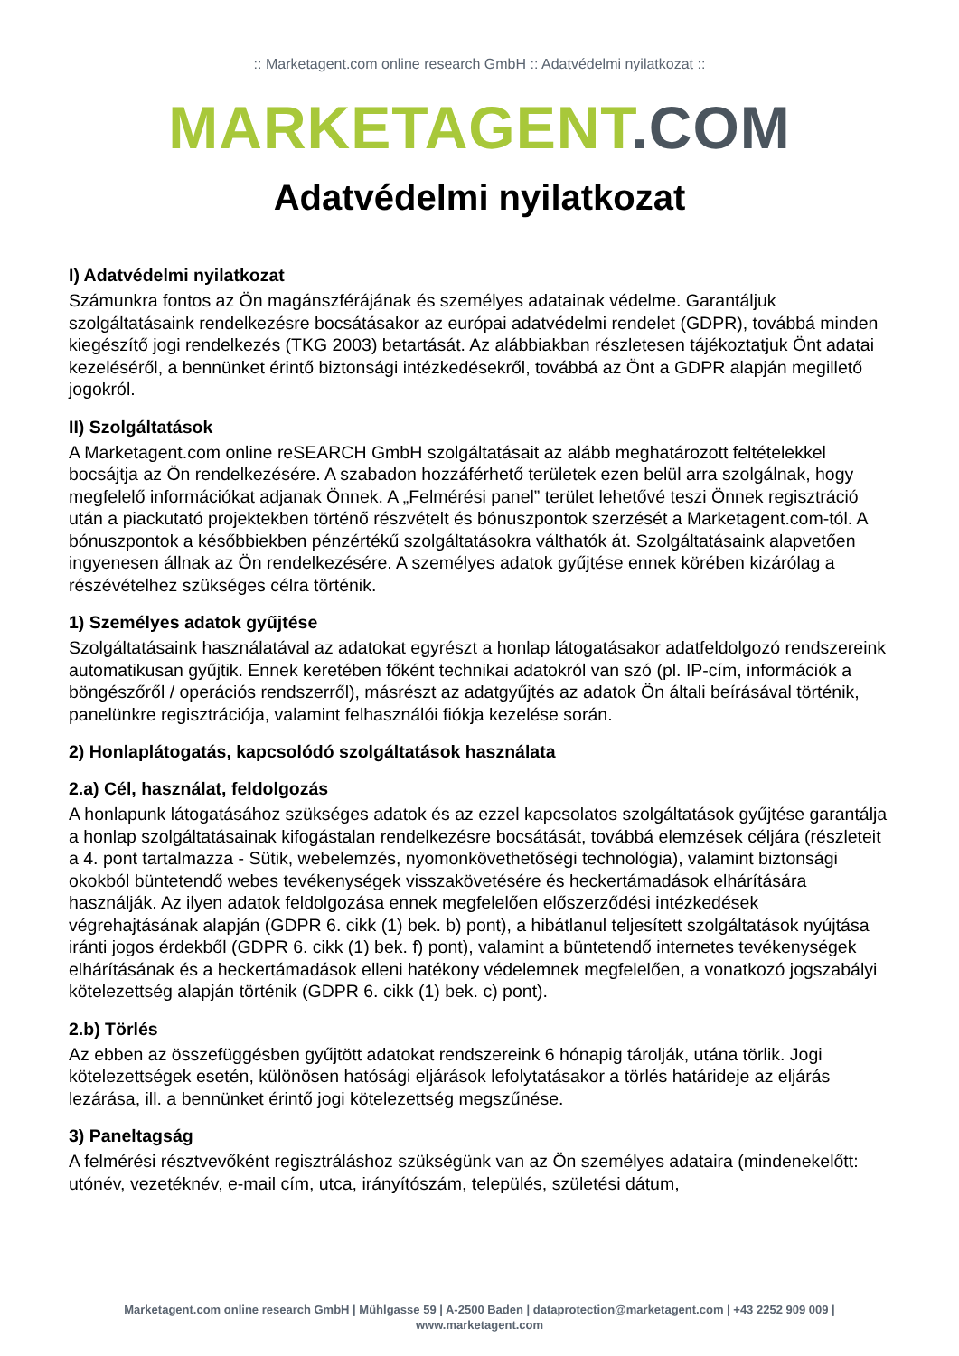:: Marketagent.com online research GmbH :: Adatvédelmi nyilatkozat ::
MARKETAGENT.COM
Adatvédelmi nyilatkozat
I) Adatvédelmi nyilatkozat
Számunkra fontos az Ön magánszférájának és személyes adatainak védelme. Garantáljuk szolgáltatásaink rendelkezésre bocsátásakor az európai adatvédelmi rendelet (GDPR), továbbá minden kiegészítő jogi rendelkezés (TKG 2003) betartását. Az alábbiakban részletesen tájékoztatjuk Önt adatai kezeléséről, a bennünket érintő biztonsági intézkedésekről, továbbá az Önt a GDPR alapján megillető jogokról.
II) Szolgáltatások
A Marketagent.com online reSEARCH GmbH szolgáltatásait az alább meghatározott feltételekkel bocsájtja az Ön rendelkezésére. A szabadon hozzáférhető területek ezen belül arra szolgálnak, hogy megfelelő információkat adjanak Önnek. A „Felmérési panel” terület lehetővé teszi Önnek regisztráció után a piackutató projektekben történő részvételt és bónuszpontok szerzését a Marketagent.com-tól. A bónuszpontok a későbbiekben pénzértékű szolgáltatásokra válthatók át. Szolgáltatásaink alapvetően ingyenesen állnak az Ön rendelkezésére. A személyes adatok gyűjtése ennek körében kizárólag a részévételhez szükséges célra történik.
1) Személyes adatok gyűjtése
Szolgáltatásaink használatával az adatokat egyrészt a honlap látogatásakor adatfeldolgozó rendszereink automatikusan gyűjtik. Ennek keretében főként technikai adatokról van szó (pl. IP-cím, információk a böngészőről / operációs rendszerről), másrészt az adatgyűjtés az adatok Ön általi beírásával történik, panelünkre regisztrációja, valamint felhasználói fiókja kezelése során.
2) Honlaplátogatás, kapcsolódó szolgáltatások használata
2.a) Cél, használat, feldolgozás
A honlapunk látogatásához szükséges adatok és az ezzel kapcsolatos szolgáltatások gyűjtése garantálja a honlap szolgáltatásainak kifogástalan rendelkezésre bocsátását, továbbá elemzések céljára (részleteit a 4. pont tartalmazza - Sütik, webelemzés, nyomonkövethetőségi technológia), valamint biztonsági okokból büntetendő webes tevékenységek visszakövetésére és heckertámadások elhárítására használják. Az ilyen adatok feldolgozása ennek megfelelően előszerződési intézkedések végrehajtásának alapján (GDPR 6. cikk (1) bek. b) pont), a hibátlanul teljesített szolgáltatások nyújtása iránti jogos érdekből (GDPR 6. cikk (1) bek. f) pont), valamint a büntetendő internetes tevékenységek elhárításának és a heckertámadások elleni hatékony védelemnek megfelelően, a vonatkozó jogszabályi kötelezettség alapján történik (GDPR 6. cikk (1) bek. c) pont).
2.b) Törlés
Az ebben az összefüggésben gyűjtött adatokat rendszereink 6 hónapig tárolják, utána törlik. Jogi kötelezettségek esetén, különösen hatósági eljárások lefolytatásakor a törlés határideje az eljárás lezárása, ill. a bennünket érintő jogi kötelezettség megszűnése.
3) Paneltagság
A felmérési résztvevőként regisztráláshoz szükségünk van az Ön személyes adataira (mindenekelőtt: utónév, vezetéknév, e-mail cím, utca, irányítószám, település, születési dátum,
Marketagent.com online research GmbH | Mühlgasse 59 | A-2500 Baden | dataprotection@marketagent.com | +43 2252 909 009 |
www.marketagent.com